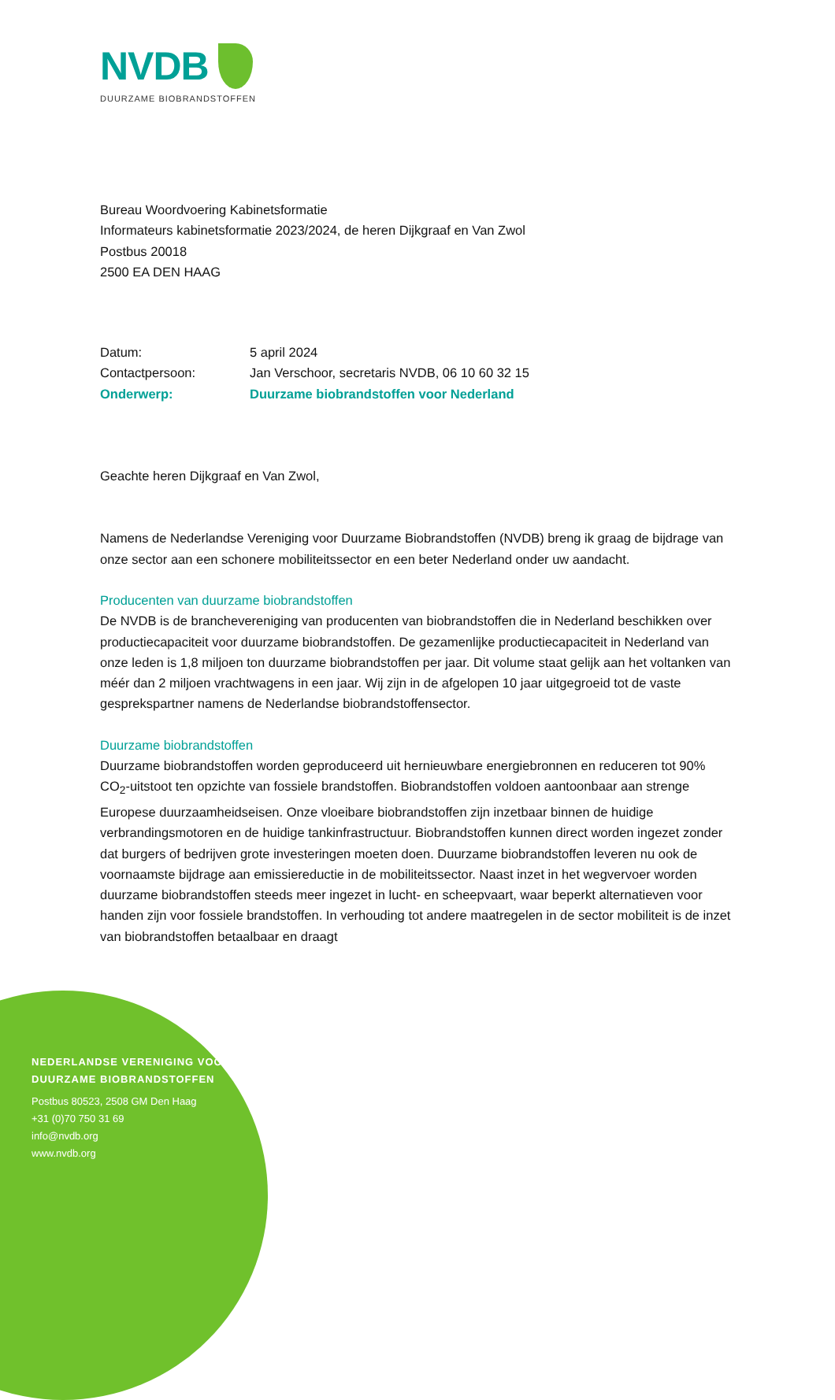NVDB
DUURZAME BIOBRANDSTOFFEN
Bureau Woordvoering Kabinetsformatie
Informateurs kabinetsformatie 2023/2024, de heren Dijkgraaf en Van Zwol
Postbus 20018
2500 EA DEN HAAG
| Datum: | 5 april 2024 |
| Contactpersoon: | Jan Verschoor, secretaris NVDB, 06 10 60 32 15 |
| Onderwerp: | Duurzame biobrandstoffen voor Nederland |
Geachte heren Dijkgraaf en Van Zwol,
Namens de Nederlandse Vereniging voor Duurzame Biobrandstoffen (NVDB) breng ik graag de bijdrage van onze sector aan een schonere mobiliteitssector en een beter Nederland onder uw aandacht.
Producenten van duurzame biobrandstoffen
De NVDB is de branchevereniging van producenten van biobrandstoffen die in Nederland beschikken over productiecapaciteit voor duurzame biobrandstoffen. De gezamenlijke productiecapaciteit in Nederland van onze leden is 1,8 miljoen ton duurzame biobrandstoffen per jaar. Dit volume staat gelijk aan het voltanken van méér dan 2 miljoen vrachtwagens in een jaar. Wij zijn in de afgelopen 10 jaar uitgegroeid tot de vaste gesprekspartner namens de Nederlandse biobrandstoffensector.
Duurzame biobrandstoffen
Duurzame biobrandstoffen worden geproduceerd uit hernieuwbare energiebronnen en reduceren tot 90% CO<sub>2</sub>-uitstoot ten opzichte van fossiele brandstoffen. Biobrandstoffen voldoen aantoonbaar aan strenge Europese duurzaamheidseisen. Onze vloeibare biobrandstoffen zijn inzetbaar binnen de huidige verbrandingsmotoren en de huidige tankinfrastructuur. Biobrandstoffen kunnen direct worden ingezet zonder dat burgers of bedrijven grote investeringen moeten doen. Duurzame biobrandstoffen leveren nu ook de voornaamste bijdrage aan emissiereductie in de mobiliteitssector. Naast inzet in het wegvervoer worden duurzame biobrandstoffen steeds meer ingezet in lucht- en scheepvaart, waar beperkt alternatieven voor handen zijn voor fossiele brandstoffen. In verhouding tot andere maatregelen in de sector mobiliteit is de inzet van biobrandstoffen betaalbaar en draagt
NEDERLANDSE VERENIGING VOOR
DUURZAME BIOBRANDSTOFFEN
Postbus 80523, 2508 GM Den Haag
+31 (0)70 750 31 69
info@nvdb.org
www.nvdb.org